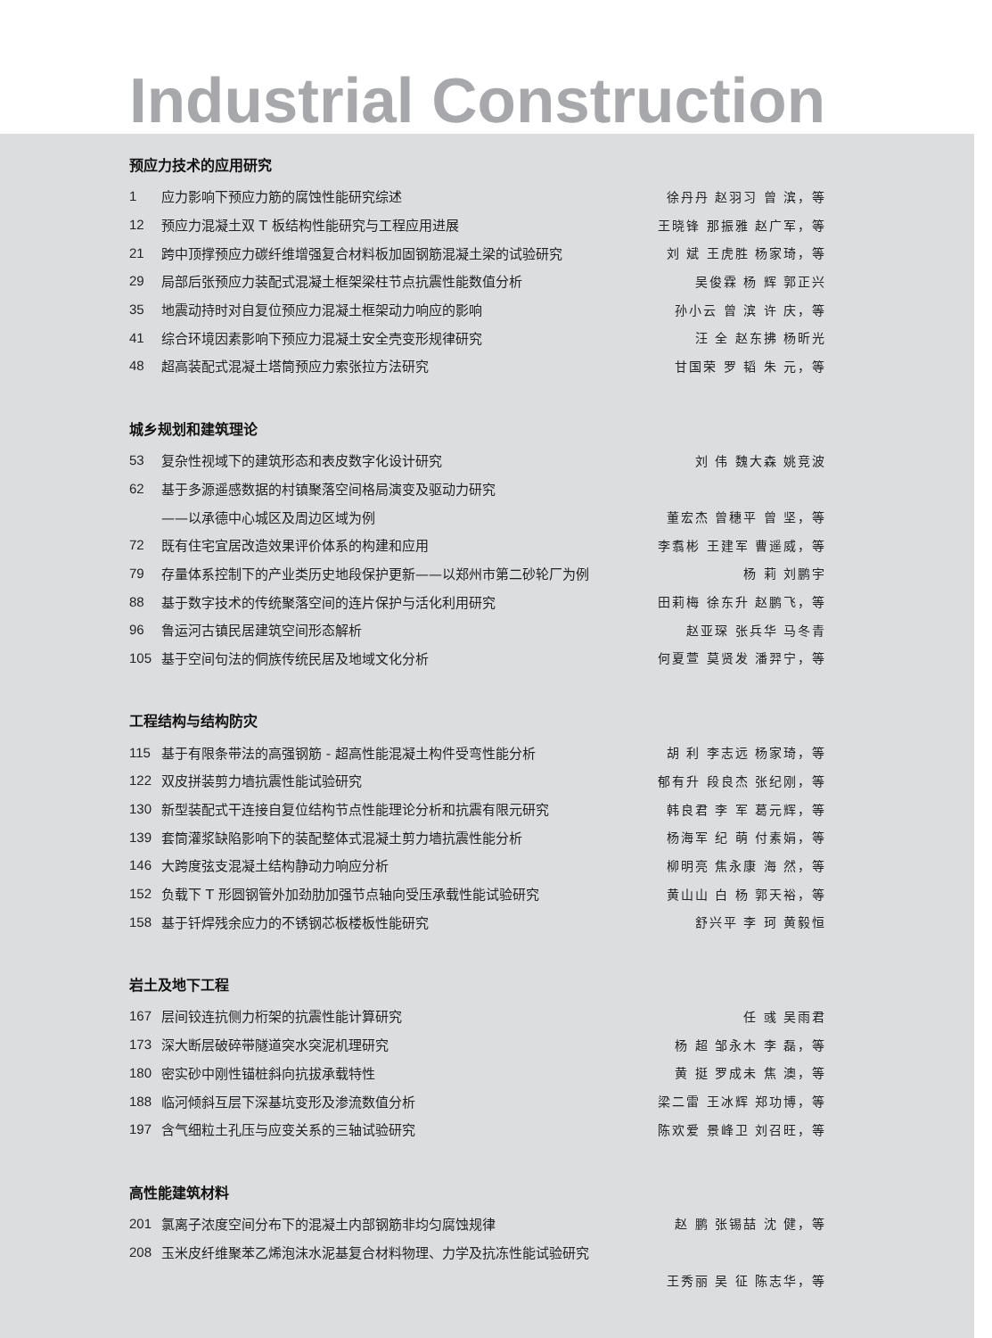Industrial Construction
预应力技术的应用研究
1 应力影响下预应力筋的腐蚀性能研究综述 徐丹丹 赵羽习 曾 滨，等
12 预应力混凝土双 T 板结构性能研究与工程应用进展 王晓锋 那振雅 赵广军，等
21 跨中顶撑预应力碳纤维增强复合材料板加固钢筋混凝土梁的试验研究 刘 斌 王虎胜 杨家琦，等
29 局部后张预应力装配式混凝土框架梁柱节点抗震性能数值分析 吴俊霖 杨 辉 郭正兴
35 地震动持时对自复位预应力混凝土框架动力响应的影响 孙小云 曾 滨 许 庆，等
41 综合环境因素影响下预应力混凝土安全壳变形规律研究 汪 全 赵东拂 杨昕光
48 超高装配式混凝土塔筒预应力索张拉方法研究 甘国荣 罗 韬 朱 元，等
城乡规划和建筑理论
53 复杂性视域下的建筑形态和表皮数字化设计研究 刘 伟 魏大森 姚竞波
62 基于多源遥感数据的村镇聚落空间格局演变及驱动力研究
——以承德中心城区及周边区域为例 董宏杰 曾穗平 曾 坚，等
72 既有住宅宜居改造效果评价体系的构建和应用 李翥彬 王建军 曹遥威，等
79 存量体系控制下的产业类历史地段保护更新——以郑州市第二砂轮厂为例 杨 莉 刘鹏宇
88 基于数字技术的传统聚落空间的连片保护与活化利用研究 田莉梅 徐东升 赵鹏飞，等
96 鲁运河古镇民居建筑空间形态解析 赵亚琛 张兵华 马冬青
105 基于空间句法的侗族传统民居及地域文化分析 何夏萱 莫贤发 潘羿宁，等
工程结构与结构防灾
115 基于有限条带法的高强钢筋 - 超高性能混凝土构件受弯性能分析 胡 利 李志远 杨家琦，等
122 双皮拼装剪力墙抗震性能试验研究 郁有升 段良杰 张纪刚，等
130 新型装配式干连接自复位结构节点性能理论分析和抗震有限元研究 韩良君 李 军 葛元辉，等
139 套筒灌浆缺陷影响下的装配整体式混凝土剪力墙抗震性能分析 杨海军 纪 萌 付素娟，等
146 大跨度弦支混凝土结构静动力响应分析 柳明亮 焦永康 海 然，等
152 负载下 T 形圆钢管外加劲肋加强节点轴向受压承载性能试验研究 黄山山 白 杨 郭天裕，等
158 基于钎焊残余应力的不锈钢芯板楼板性能研究 舒兴平 李 珂 黄毅恒
岩土及地下工程
167 层间铰连抗侧力桁架的抗震性能计算研究 任 彧 吴雨君
173 深大断层破碎带隧道突水突泥机理研究 杨 超 邹永木 李 磊，等
180 密实砂中刚性锚桩斜向抗拔承载特性 黄 挺 罗成未 焦 澳，等
188 临河倾斜互层下深基坑变形及渗流数值分析 梁二雷 王冰辉 郑功博，等
197 含气细粒土孔压与应变关系的三轴试验研究 陈欢爱 景峰卫 刘召旺，等
高性能建筑材料
201 氯离子浓度空间分布下的混凝土内部钢筋非均匀腐蚀规律 赵 鹏 张锡喆 沈 健，等
208 玉米皮纤维聚苯乙烯泡沫水泥基复合材料物理、力学及抗冻性能试验研究
王秀丽 吴 征 陈志华，等